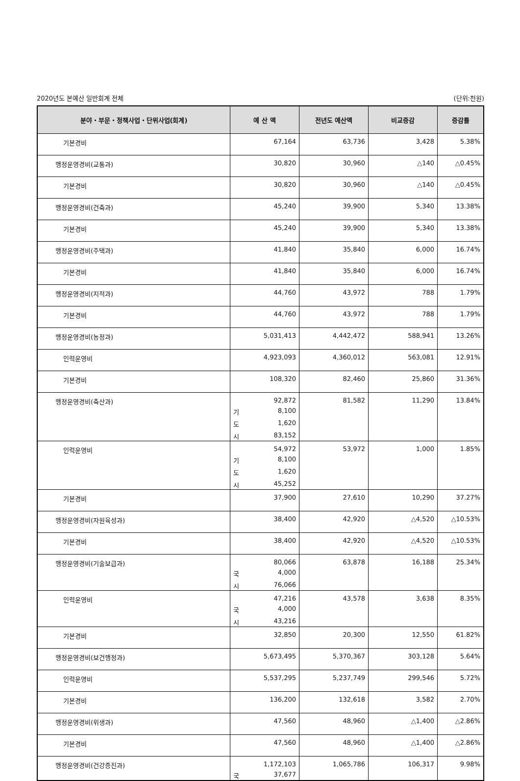2020년도 본예산 일반회계 전체 (단위:천원)
| 분야・부문・정책사업・단위사업(회계) | 예 산 액 | 전년도 예산액 | 비교증감 | 증감률 |
| --- | --- | --- | --- | --- |
| 기본경비 | 67,164 | 63,736 | 3,428 | 5.38% |
| 행정운영경비(교통과) | 30,820 | 30,960 | △140 | △0.45% |
| 기본경비 | 30,820 | 30,960 | △140 | △0.45% |
| 행정운영경비(건축과) | 45,240 | 39,900 | 5,340 | 13.38% |
| 기본경비 | 45,240 | 39,900 | 5,340 | 13.38% |
| 행정운영경비(주택과) | 41,840 | 35,840 | 6,000 | 16.74% |
| 기본경비 | 41,840 | 35,840 | 6,000 | 16.74% |
| 행정운영경비(지적과) | 44,760 | 43,972 | 788 | 1.79% |
| 기본경비 | 44,760 | 43,972 | 788 | 1.79% |
| 행정운영경비(농정과) | 5,031,413 | 4,442,472 | 588,941 | 13.26% |
| 인력운영비 | 4,923,093 | 4,360,012 | 563,081 | 12.91% |
| 기본경비 | 108,320 | 82,460 | 25,860 | 31.36% |
| 행정운영경비(축산과) | 92,872 기 8,100 도 1,620 시 83,152 | 81,582 | 11,290 | 13.84% |
| 인력운영비 | 54,972 기 8,100 도 1,620 시 45,252 | 53,972 | 1,000 | 1.85% |
| 기본경비 | 37,900 | 27,610 | 10,290 | 37.27% |
| 행정운영경비(자원육성과) | 38,400 | 42,920 | △4,520 | △10.53% |
| 기본경비 | 38,400 | 42,920 | △4,520 | △10.53% |
| 행정운영경비(기술보급과) | 80,066 국 4,000 시 76,066 | 63,878 | 16,188 | 25.34% |
| 인력운영비 | 47,216 국 4,000 시 43,216 | 43,578 | 3,638 | 8.35% |
| 기본경비 | 32,850 | 20,300 | 12,550 | 61.82% |
| 행정운영경비(보건행정과) | 5,673,495 | 5,370,367 | 303,128 | 5.64% |
| 인력운영비 | 5,537,295 | 5,237,749 | 299,546 | 5.72% |
| 기본경비 | 136,200 | 132,618 | 3,582 | 2.70% |
| 행정운영경비(위생과) | 47,560 | 48,960 | △1,400 | △2.86% |
| 기본경비 | 47,560 | 48,960 | △1,400 | △2.86% |
| 행정운영경비(건강증진과) | 1,172,103 국 37,677 | 1,065,786 | 106,317 | 9.98% |